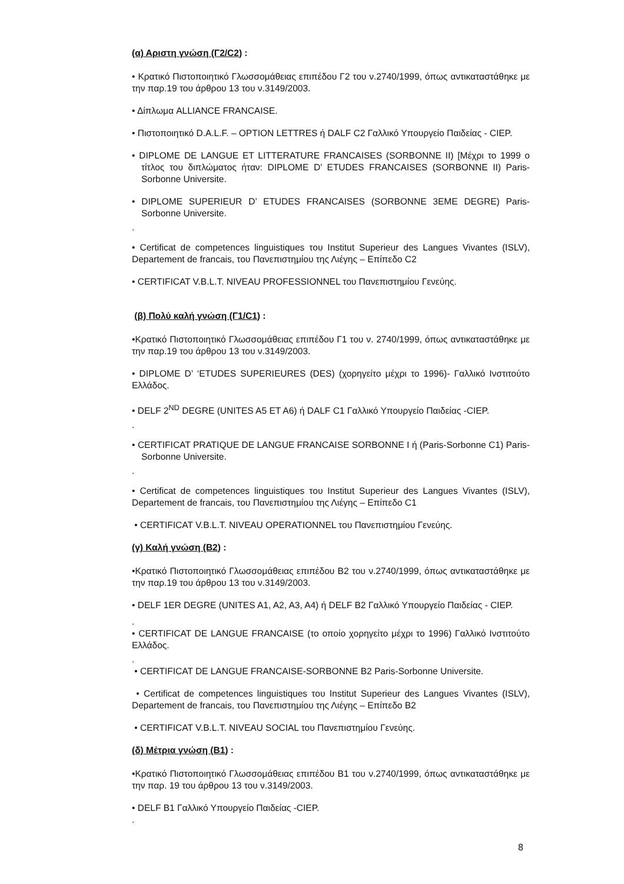(α) Αριστη γνώση (Γ2/C2) :
• Κρατικό Πιστοποιητικό Γλωσσομάθειας επιπέδου Γ2 του ν.2740/1999, όπως αντικαταστάθηκε με την παρ.19 του άρθρου 13 του ν.3149/2003.
• Δίπλωμα ALLIANCE FRANCAISE.
• Πιστοποιητικό D.A.L.F. – OPTION LETTRES ή DALF C2 Γαλλικό Υπουργείο Παιδείας - CIEP.
• DIPLOME DE LANGUE ET LITTERATURE FRANCAISES (SORBONNE II) [Μέχρι το 1999 ο τίτλος του διπλώματος ήταν: DIPLOME D’ ETUDES FRANCAISES (SORBONNE II) Paris-Sorbonne Universite.
• DIPLOME SUPERIEUR D’ ETUDES FRANCAISES (SORBONNE 3EME DEGRE) Paris-Sorbonne Universite.
.
• Certificat de competences linguistiques του Institut Superieur des Langues Vivantes (ISLV), Departement de francais, του Πανεπιστημίου της Λιέγης – Επίπεδο C2
• CERTIFICAT V.B.L.T. NIVEAU PROFESSIONNEL του Πανεπιστημίου Γενεύης.
(β) Πολύ καλή γνώση (Γ1/C1) :
•Κρατικό Πιστοποιητικό Γλωσσομάθειας επιπέδου Γ1 του ν. 2740/1999, όπως αντικαταστάθηκε με την παρ.19 του άρθρου 13 του ν.3149/2003.
• DIPLOME D’ ‘ETUDES SUPERIEURES (DES) (χορηγείτο μέχρι το 1996)- Γαλλικό Ινστιτούτο Ελλάδος.
• DELF 2<sup>ND</sup> DEGRE (UNITES A5 ET A6) ή DALF C1 Γαλλικό Υπουργείο Παιδείας -CIEP.
.
• CERTIFICAT PRATIQUE DE LANGUE FRANCAISE SORBONNE I ή (Paris-Sorbonne C1) Paris-Sorbonne Universite.
.
• Certificat de competences linguistiques του Institut Superieur des Langues Vivantes (ISLV), Departement de francais, του Πανεπιστημίου της Λιέγης – Επίπεδο C1
• CERTIFICAT V.B.L.T. NIVEAU OPERATIONNEL του Πανεπιστημίου Γενεύης.
(γ) Καλή γνώση (B2) :
•Κρατικό Πιστοποιητικό Γλωσσομάθειας επιπέδου Β2 του ν.2740/1999, όπως αντικαταστάθηκε με την παρ.19 του άρθρου 13 του ν.3149/2003.
• DELF 1ER DEGRE (UNITES A1, A2, A3, A4) ή DELF B2 Γαλλικό Υπουργείο Παιδείας - CIEP.
.
• CERTIFICAT DE LANGUE FRANCAISE (το οποίο χορηγείτο μέχρι το 1996) Γαλλικό Ινστιτούτο Ελλάδος.
.
• CERTIFICAT DE LANGUE FRANCAISE-SORBONNE B2 Paris-Sorbonne Universite.
• Certificat de competences linguistiques του Institut Superieur des Langues Vivantes (ISLV), Departement de francais, του Πανεπιστημίου της Λιέγης – Επίπεδο B2
• CERTIFICAT V.B.L.T. NIVEAU SOCIAL του Πανεπιστημίου Γενεύης.
(δ) Μέτρια γνώση (B1) :
•Κρατικό Πιστοποιητικό Γλωσσομάθειας επιπέδου Β1 του ν.2740/1999, όπως αντικαταστάθηκε με την παρ. 19 του άρθρου 13 του ν.3149/2003.
• DELF B1 Γαλλικό Υπουργείο Παιδείας -CIEP.
.
8